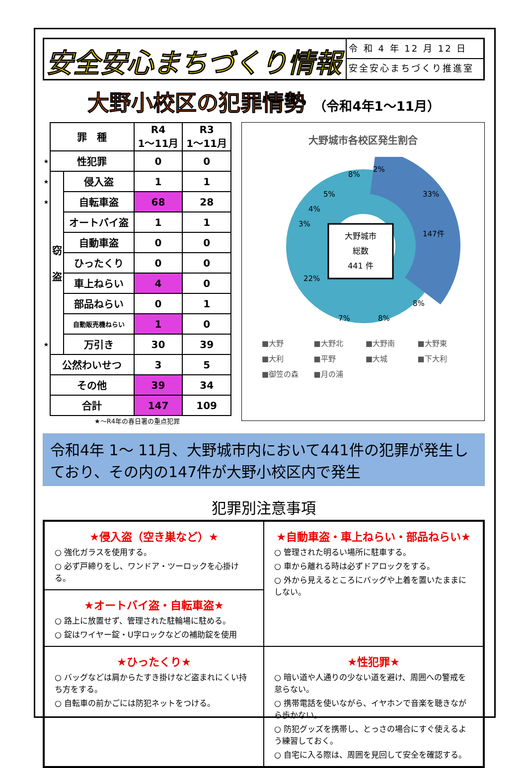安全安心まちづくり情報
令 和 4 年 12 月 12 日
安全安心まちづくり推進室
大野小校区の犯罪情勢 （令和4年1～11月）
| | 罪 種 | | R4 1～11月 | R3 1～11月 |
| --- | --- | --- | --- | --- |
| ★ | 性犯罪 | | 0 | 0 |
| ★ | 窃 盗 | 侵入盗 | 1 | 1 |
| ★ | | 自転車盗 | 68 | 28 |
| | | オートバイ盗 | 1 | 1 |
| | | 自動車盗 | 0 | 0 |
| | | ひったくり | 0 | 0 |
| | | 車上ねらい | 4 | 0 |
| | | 部品ねらい | 0 | 1 |
| | | 自動販売機ねらい | 1 | 0 |
| ★ | | 万引き | 30 | 39 |
| | 公然わいせつ | | 3 | 5 |
| | その他 | | 39 | 34 |
| | 合計 | | 147 | 109 |
★～R4年の春日署の重点犯罪
大野城市各校区発生割合
大野城市
総数
441 件
33%
147件
8%
8%
7%
22%
3%
4%
5%
8%
2%
■大野 ■大野北 ■大野南 ■大野東 ■大利 ■平野 ■大城 ■下大利 ■御笠の森 ■月の浦
令和4年 1～ 11月、大野城市内において441件の犯罪が発生しており、その内の147件が大野小校区内で発生
犯罪別注意事項
★侵入盗（空き巣など）★
○ 強化ガラスを使用する。
○ 必ず戸締りをし、ワンドア・ツーロックを心掛ける。
★自動車盗・車上ねらい・部品ねらい★
○ 管理された明るい場所に駐車する。
○ 車から離れる時は必ずドアロックをする。
○ 外から見えるところにバッグや上着を置いたままにしない。
★オートバイ盗・自転車盗★
○ 路上に放置せず、管理された駐輪場に駐める。
○ 錠はワイヤー錠・U字ロックなどの補助錠を使用
★ひったくり★
○ バッグなどは肩からたすき掛けなど盗まれにくい持ち方をする。
○ 自転車の前かごには防犯ネットをつける。
★性犯罪★
○ 暗い道や人通りの少ない道を避け、周囲への警戒を怠らない。
○ 携帯電話を使いながら、イヤホンで音楽を聴きながら歩かない。
○ 防犯グッズを携帯し、とっさの場合にすぐ使えるよう練習しておく。
○ 自宅に入る際は、周囲を見回して安全を確認する。